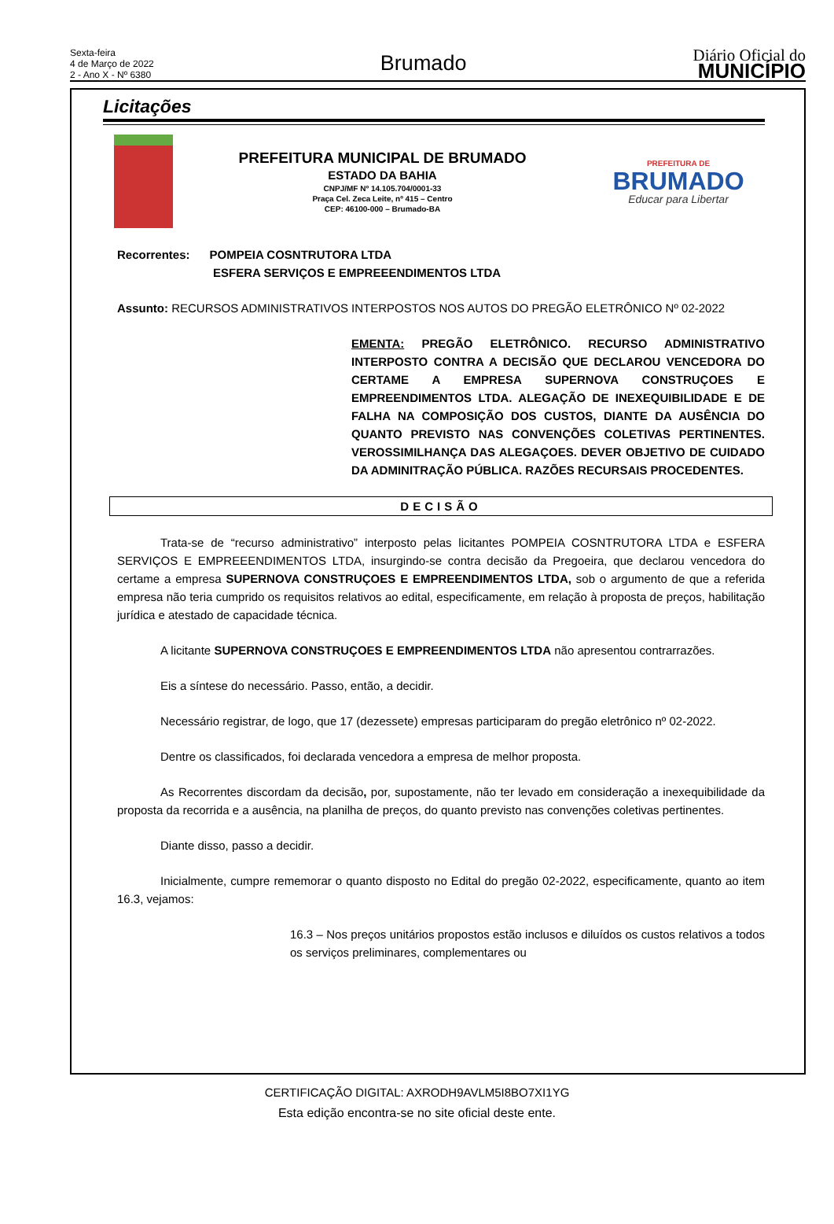Sexta-feira
4 de Março de 2022
2 - Ano X - Nº 6380
Brumado
Diário Oficial do
MUNICÍPIO
Licitações
PREFEITURA MUNICIPAL DE BRUMADO
ESTADO DA BAHIA
CNPJ/MF Nº 14.105.704/0001-33
Praça Cel. Zeca Leite, nº 415 – Centro
CEP: 46100-000 – Brumado-BA
PREFEITURA DE
BRUMADO
Educar para Libertar
Recorrentes: POMPEIA COSNTRUTORA LTDA
ESFERA SERVIÇOS E EMPREEENDIMENTOS LTDA
Assunto: RECURSOS ADMINISTRATIVOS INTERPOSTOS NOS AUTOS DO PREGÃO ELETRÔNICO Nº 02-2022
EMENTA: PREGÃO ELETRÔNICO. RECURSO ADMINISTRATIVO INTERPOSTO CONTRA A DECISÃO QUE DECLAROU VENCEDORA DO CERTAME A EMPRESA SUPERNOVA CONSTRUÇOES E EMPREENDIMENTOS LTDA. ALEGAÇÃO DE INEXEQUIBILIDADE E DE FALHA NA COMPOSIÇÃO DOS CUSTOS, DIANTE DA AUSÊNCIA DO QUANTO PREVISTO NAS CONVENÇÕES COLETIVAS PERTINENTES. VEROSSIMILHANÇA DAS ALEGAÇOES. DEVER OBJETIVO DE CUIDADO DA ADMINITRAÇÃO PÚBLICA. RAZÕES RECURSAIS PROCEDENTES.
DECISÃO
Trata-se de “recurso administrativo” interposto pelas licitantes POMPEIA COSNTRUTORA LTDA e ESFERA SERVIÇOS E EMPREEENDIMENTOS LTDA, insurgindo-se contra decisão da Pregoeira, que declarou vencedora do certame a empresa SUPERNOVA CONSTRUÇOES E EMPREENDIMENTOS LTDA, sob o argumento de que a referida empresa não teria cumprido os requisitos relativos ao edital, especificamente, em relação à proposta de preços, habilitação jurídica e atestado de capacidade técnica.
A licitante SUPERNOVA CONSTRUÇOES E EMPREENDIMENTOS LTDA não apresentou contrarrazões.
Eis a síntese do necessário. Passo, então, a decidir.
Necessário registrar, de logo, que 17 (dezessete) empresas participaram do pregão eletrônico nº 02-2022.
Dentre os classificados, foi declarada vencedora a empresa de melhor proposta.
As Recorrentes discordam da decisão, por, supostamente, não ter levado em consideração a inexequibilidade da proposta da recorrida e a ausência, na planilha de preços, do quanto previsto nas convenções coletivas pertinentes.
Diante disso, passo a decidir.
Inicialmente, cumpre rememorar o quanto disposto no Edital do pregão 02-2022, especificamente, quanto ao item 16.3, vejamos:
16.3 – Nos preços unitários propostos estão inclusos e diluídos os custos relativos a todos os serviços preliminares, complementares ou
CERTIFICAÇÃO DIGITAL: AXRODH9AVLM5I8BO7XI1YG
Esta edição encontra-se no site oficial deste ente.